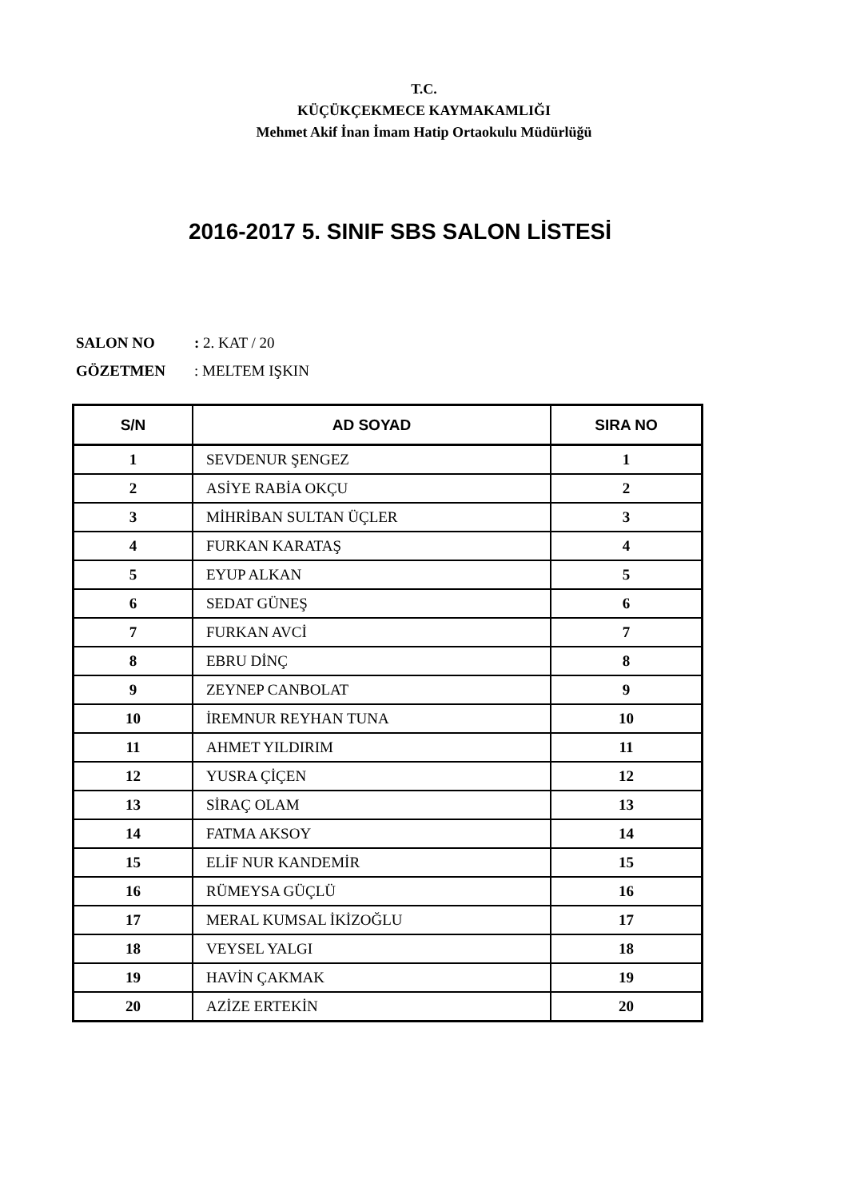T.C.
KÜÇÜKÇEKMECE KAYMAKAMLIĞI
Mehmet Akif İnan İmam Hatip Ortaokulu Müdürlüğü
2016-2017 5. SINIF SBS SALON LİSTESİ
SALON NO: 2. KAT / 20
GÖZETMEN: MELTEM IŞKIN
| S/N | AD SOYAD | SIRA NO |
| --- | --- | --- |
| 1 | SEVDENUR ŞENGEZ | 1 |
| 2 | ASİYE RABİA OKÇU | 2 |
| 3 | MİHRİBAN SULTAN ÜÇLER | 3 |
| 4 | FURKAN KARATAŞ | 4 |
| 5 | EYUP ALKAN | 5 |
| 6 | SEDAT GÜNEŞ | 6 |
| 7 | FURKAN AVCİ | 7 |
| 8 | EBRU DİNÇ | 8 |
| 9 | ZEYNEP CANBOLAT | 9 |
| 10 | İREMNUR REYHAN TUNA | 10 |
| 11 | AHMET YILDIRIM | 11 |
| 12 | YUSRA ÇİÇEN | 12 |
| 13 | SİRAÇ OLAM | 13 |
| 14 | FATMA AKSOY | 14 |
| 15 | ELİF NUR KANDEMİR | 15 |
| 16 | RÜMEYSA GÜÇLÜ | 16 |
| 17 | MERAL KUMSAL İKİZOĞLU | 17 |
| 18 | VEYSEL YALGI | 18 |
| 19 | HAVİN ÇAKMAK | 19 |
| 20 | AZİZE ERTEKİN | 20 |